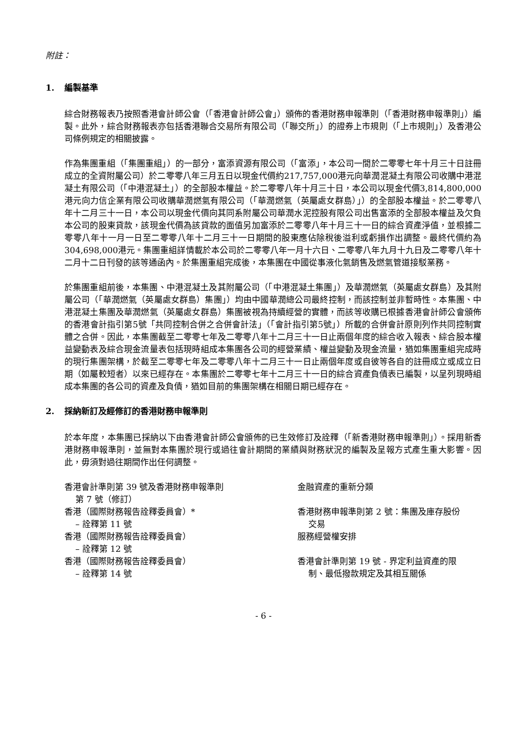附註：
1. 編製基準
綜合財務報表乃按照香港會計師公會（「香港會計師公會」）頒佈的香港財務申報準則（「香港財務申報準則」）編製。此外，綜合財務報表亦包括香港聯合交易所有限公司（「聯交所」）的證券上市規則（「上市規則」）及香港公司條例規定的相關披露。
作為集團重組（「集團重組」）的一部分，富添資源有限公司（「富添」，本公司一間於二零零七年十月三十日註冊成立的全資附屬公司）於二零零八年三月五日以現金代價約217,757,000港元向華潤混凝土有限公司收購中港混凝土有限公司（「中港混凝土」）的全部股本權益。於二零零八年十月三十日，本公司以現金代價3,814,800,000港元向力信企業有限公司收購華潤燃氣有限公司（「華潤燃氣（英屬處女群島）」）的全部股本權益。於二零零八年十二月三十一日，本公司以現金代價向其同系附屬公司華潤水泥控股有限公司出售富添的全部股本權益及欠負本公司的股東貸款，該現金代價為該貸款的面值另加富添於二零零八年十月三十一日的綜合資產淨值，並根據二零零八年十一月一日至二零零八年十二月三十一日期間的股東應佔除稅後溢利或虧損作出調整。最終代價約為304,698,000港元。集團重組詳情載於本公司於二零零八年一月十六日、二零零八年九月十九日及二零零八年十二月十二日刊發的該等通函內。於集團重組完成後，本集團在中國從事液化氣銷售及燃氣管道接駁業務。
於集團重組前後，本集團、中港混凝土及其附屬公司（「中港混凝土集團」）及華潤燃氣（英屬處女群島）及其附屬公司（「華潤燃氣（英屬處女群島）集團」）均由中國華潤總公司最終控制，而該控制並非暫時性。本集團、中港混凝土集團及華潤燃氣（英屬處女群島）集團被視為持續經營的實體，而該等收購已根據香港會計師公會頒佈的香港會計指引第5號「共同控制合併之合併會計法」（「會計指引第5號」）所載的合併會計原則列作共同控制實體之合併。因此，本集團截至二零零七年及二零零八年十二月三十一日止兩個年度的綜合收入報表、綜合股本權益變動表及綜合現金流量表包括現時組成本集團各公司的經營業績、權益變動及現金流量，猶如集團重組完成時的現行集團架構，於截至二零零七年及二零零八年十二月三十一日止兩個年度或自彼等各自的註冊成立或成立日期（如屬較短者）以來已經存在。本集團於二零零七年十二月三十一日的綜合資產負債表已編製，以呈列現時組成本集團的各公司的資產及負債，猶如目前的集團架構在相關日期已經存在。
2. 採納新訂及經修訂的香港財務申報準則
於本年度，本集團已採納以下由香港會計師公會頒佈的已生效修訂及詮釋（「新香港財務申報準則」）。採用新香港財務申報準則，並無對本集團於現行或過往會計期間的業績與財務狀況的編製及呈報方式產生重大影響。因此，毋須對過往期間作出任何調整。
| 香港會計準則第 39 號及香港財務申報準則 第 7 號（修訂） | 金融資產的重新分類 |
| 香港（國際財務報告詮釋委員會）* – 詮釋第 11 號 | 香港財務申報準則第 2 號：集團及庫存股份 交易 |
| 香港（國際財務報告詮釋委員會） – 詮釋第 12 號 | 服務經營權安排 |
| 香港（國際財務報告詮釋委員會） – 詮釋第 14 號 | 香港會計準則第 19 號 - 界定利益資產的限 制、最低撥款規定及其相互關係 |
- 6 -